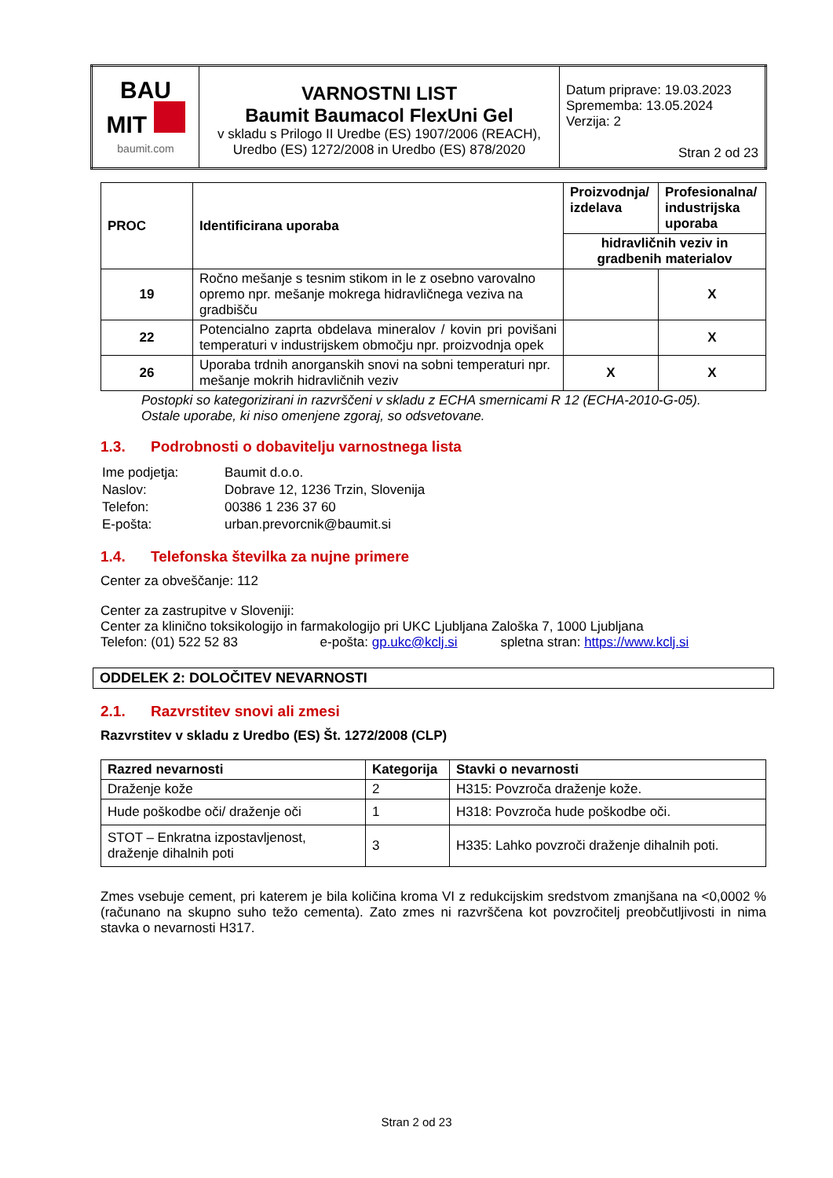| BAU MIT baumit.com | VARNOSTNI LIST Baumit Baumacol FlexUni Gel v skladu s Prilogo II Uredbe (ES) 1907/2006 (REACH), Uredbo (ES) 1272/2008 in Uredbo (ES) 878/2020 | Datum priprave: 19.03.2023 Sprememba: 13.05.2024 Verzija: 2 Stran 2 od 23 |
| PROC | Identificirana uporaba | Proizvodnja/ izdelava | Profesionalna/ industrijska uporaba |
| --- | --- | --- | --- |
| | | hidravličnih veziv in gradbenih materialov | |
| 19 | Ročno mešanje s tesnim stikom in le z osebno varovalno opremo npr. mešanje mokrega hidravličnega veziva na gradbišču | | X |
| 22 | Potencialno zaprta obdelava mineralov / kovin pri povišani temperaturi v industrijskem območju npr. proizvodnja opek | | X |
| 26 | Uporaba trdnih anorganskih snovi na sobni temperaturi npr. mešanje mokrih hidravličnih veziv | X | X |
Postopki so kategorizirani in razvrščeni v skladu z ECHA smernicami R 12 (ECHA-2010-G-05).
Ostale uporabe, ki niso omenjene zgoraj, so odsvetovane.
1.3. Podrobnosti o dobavitelju varnostnega lista
| Ime podjetja: | Baumit d.o.o. |
| Naslov: | Dobrave 12, 1236 Trzin, Slovenija |
| Telefon: | 00386 1 236 37 60 |
| E-pošta: | urban.prevorcnik@baumit.si |
1.4. Telefonska številka za nujne primere
Center za obveščanje: 112
Center za zastrupitve v Sloveniji:
Center za klinično toksikologijo in farmakologijo pri UKC Ljubljana Zaloška 7, 1000 Ljubljana
Telefon: (01) 522 52 83 e-pošta: gp.ukc@kclj.si spletna stran: https://www.kclj.si
ODDELEK 2: DOLOČITEV NEVARNOSTI
2.1. Razvrstitev snovi ali zmesi
Razvrstitev v skladu z Uredbo (ES) Št. 1272/2008 (CLP)
| Razred nevarnosti | Kategorija | Stavki o nevarnosti |
| --- | --- | --- |
| Draženje kože | 2 | H315: Povzroča draženje kože. |
| Hude poškodbe oči/ draženje oči | 1 | H318: Povzroča hude poškodbe oči. |
| STOT – Enkratna izpostavljenost, draženje dihalnih poti | 3 | H335: Lahko povzroči draženje dihalnih poti. |
Zmes vsebuje cement, pri katerem je bila količina kroma VI z redukcijskim sredstvom zmanjšana na <0,0002 % (računano na skupno suho težo cementa). Zato zmes ni razvrščena kot povzročitelj preobčutljivosti in nima stavka o nevarnosti H317.
Stran 2 od 23